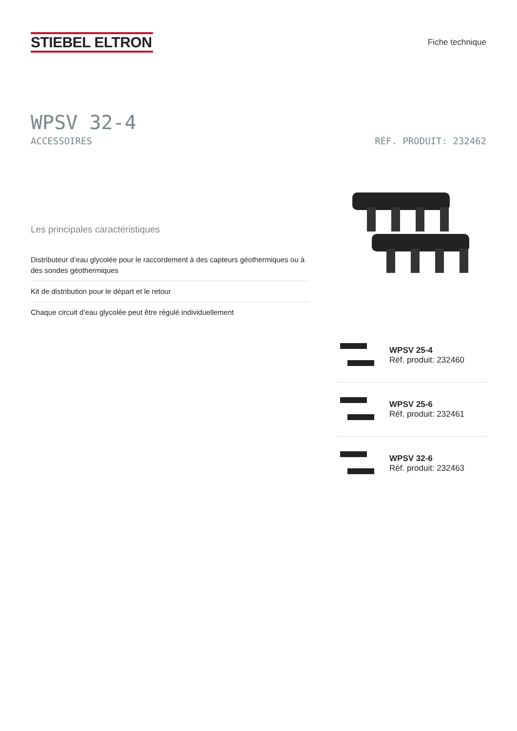STIEBEL ELTRON
Fiche technique
WPSV 32-4
ACCESSOIRES RÉF. PRODUIT: 232462
Les principales caractéristiques
Distributeur d’eau glycolée pour le raccordement à des capteurs géothermiques ou à des sondes géothermiques
Kit de distribution pour le départ et le retour
Chaque circuit d’eau glycolée peut être régulé individuellement
WPSV 25-4
Réf. produit: 232460
WPSV 25-6
Réf. produit: 232461
WPSV 32-6
Réf. produit: 232463